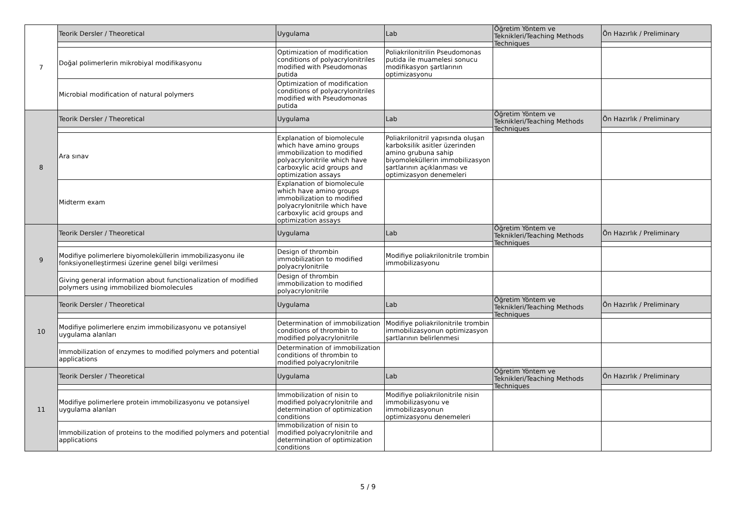| 7 | Teorik Dersler / Theoretical | Uygulama | Lab | Öğretim Yöntem ve Teknikleri/Teaching Methods Techniques | Ön Hazırlık / Preliminary |
| | Doğal polimerlerin mikrobiyal modifikasyonu | Optimization of modification conditions of polyacrylonitriles modified with Pseudomonas putida | Poliakrilonitrilin Pseudomonas putida ile muamelesi sonucu modifikasyon şartlarının optimizasyonu | | |
| | Microbial modification of natural polymers | Optimization of modification conditions of polyacrylonitriles modified with Pseudomonas putida | | | |
| 8 | Teorik Dersler / Theoretical | Uygulama | Lab | Öğretim Yöntem ve Teknikleri/Teaching Methods Techniques | Ön Hazırlık / Preliminary |
| | Ara sınav | Explanation of biomolecule which have amino groups immobilization to modified polyacrylonitrile which have carboxylic acid groups and optimization assays | Poliakrilonitril yapısında oluşan karboksilik asitler üzerinden amino grubuna sahip biyomoleküllerin immobilizasyon şartlarının açıklanması ve optimizasyon denemeleri | | |
| | Midterm exam | Explanation of biomolecule which have amino groups immobilization to modified polyacrylonitrile which have carboxylic acid groups and optimization assays | | | |
| 9 | Teorik Dersler / Theoretical | Uygulama | Lab | Öğretim Yöntem ve Teknikleri/Teaching Methods Techniques | Ön Hazırlık / Preliminary |
| | Modifiye polimerlere biyomoleküllerin immobilizasyonu ile fonksiyonelleştirmesi üzerine genel bilgi verilmesi | Design of thrombin immobilization to modified polyacrylonitrile | Modifiye poliakrilonitrile trombin immobilizasyonu | | |
| | Giving general information about functionalization of modified polymers using immobilized biomolecules | Design of thrombin immobilization to modified polyacrylonitrile | | | |
| 10 | Teorik Dersler / Theoretical | Uygulama | Lab | Öğretim Yöntem ve Teknikleri/Teaching Methods Techniques | Ön Hazırlık / Preliminary |
| | Modifiye polimerlere enzim immobilizasyonu ve potansiyel uygulama alanları | Determination of immobilization conditions of thrombin to modified polyacrylonitrile | Modifiye poliakrilonitrile trombin immobilizasyonun optimizasyon şartlarının belirlenmesi | | |
| | Immobilization of enzymes to modified polymers and potential applications | Determination of immobilization conditions of thrombin to modified polyacrylonitrile | | | |
| 11 | Teorik Dersler / Theoretical | Uygulama | Lab | Öğretim Yöntem ve Teknikleri/Teaching Methods Techniques | Ön Hazırlık / Preliminary |
| | Modifiye polimerlere protein immobilizasyonu ve potansiyel uygulama alanları | Immobilization of nisin to modified polyacrylonitrile and determination of optimization conditions | Modifiye poliakrilonitrile nisin immobilizasyonu ve immobilizasyonun optimizasyonu denemeleri | | |
| | Immobilization of proteins to the modified polymers and potential applications | Immobilization of nisin to modified polyacrylonitrile and determination of optimization conditions | | | |
5 / 9